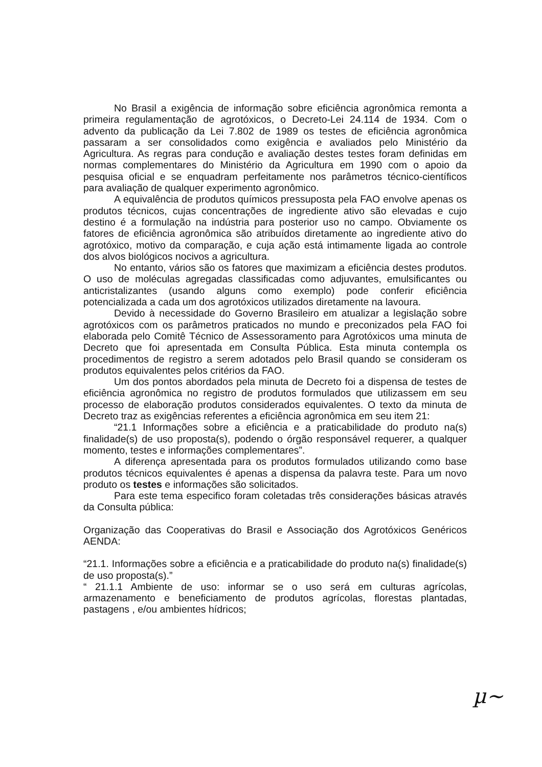No Brasil a exigência de informação sobre eficiência agronômica remonta a primeira regulamentação de agrotóxicos, o Decreto-Lei 24.114 de 1934. Com o advento da publicação da Lei 7.802 de 1989 os testes de eficiência agronômica passaram a ser consolidados como exigência e avaliados pelo Ministério da Agricultura. As regras para condução e avaliação destes testes foram definidas em normas complementares do Ministério da Agricultura em 1990 com o apoio da pesquisa oficial e se enquadram perfeitamente nos parâmetros técnico-científicos para avaliação de qualquer experimento agronômico.
A equivalência de produtos químicos pressuposta pela FAO envolve apenas os produtos técnicos, cujas concentrações de ingrediente ativo são elevadas e cujo destino é a formulação na indústria para posterior uso no campo. Obviamente os fatores de eficiência agronômica são atribuídos diretamente ao ingrediente ativo do agrotóxico, motivo da comparação, e cuja ação está intimamente ligada ao controle dos alvos biológicos nocivos a agricultura.
No entanto, vários são os fatores que maximizam a eficiência destes produtos. O uso de moléculas agregadas classificadas como adjuvantes, emulsificantes ou anticristalizantes (usando alguns como exemplo) pode conferir eficiência potencializada a cada um dos agrotóxicos utilizados diretamente na lavoura.
Devido à necessidade do Governo Brasileiro em atualizar a legislação sobre agrotóxicos com os parâmetros praticados no mundo e preconizados pela FAO foi elaborada pelo Comitê Técnico de Assessoramento para Agrotóxicos uma minuta de Decreto que foi apresentada em Consulta Pública. Esta minuta contempla os procedimentos de registro a serem adotados pelo Brasil quando se consideram os produtos equivalentes pelos critérios da FAO.
Um dos pontos abordados pela minuta de Decreto foi a dispensa de testes de eficiência agronômica no registro de produtos formulados que utilizassem em seu processo de elaboração produtos considerados equivalentes. O texto da minuta de Decreto traz as exigências referentes a eficiência agronômica em seu item 21:
“21.1 Informações sobre a eficiência e a praticabilidade do produto na(s) finalidade(s) de uso proposta(s), podendo o órgão responsável requerer, a qualquer momento, testes e informações complementares”.
A diferença apresentada para os produtos formulados utilizando como base produtos técnicos equivalentes é apenas a dispensa da palavra teste. Para um novo produto os testes e informações são solicitados.
Para este tema especifico foram coletadas três considerações básicas através da Consulta pública:
Organização das Cooperativas do Brasil e Associação dos Agrotóxicos Genéricos AENDA:
“21.1. Informações sobre a eficiência e a praticabilidade do produto na(s) finalidade(s) de uso proposta(s).”
“ 21.1.1 Ambiente de uso: informar se o uso será em culturas agrícolas, armazenamento e beneficiamento de produtos agrícolas, florestas plantadas, pastagens , e/ou ambientes hídricos;
µ~